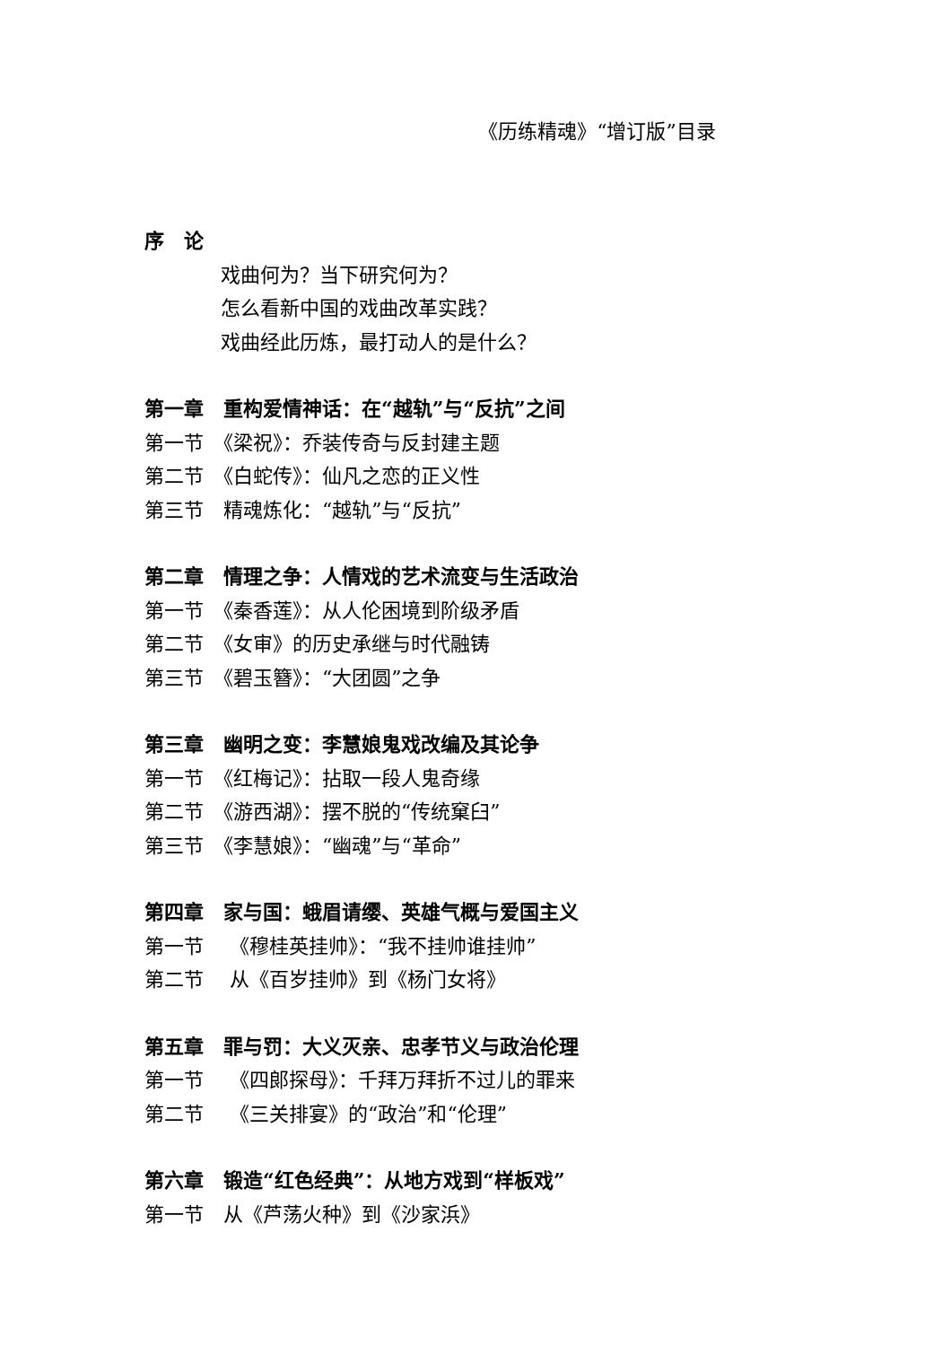《历练精魂》“增订版”目录
序　论
戏曲何为？当下研究何为？
怎么看新中国的戏曲改革实践？
戏曲经此历炼，最打动人的是什么？
第一章　重构爱情神话：在“越轨”与“反抗”之间
第一节　《梁祝》：乔装传奇与反封建主题
第二节　《白蛇传》：仙凡之恋的正义性
第三节　精魂炼化：“越轨”与“反抗”
第二章　情理之争：人情戏的艺术流变与生活政治
第一节　《秦香莲》：从人伦困境到阶级矛盾
第二节　《女审》的历史承继与时代融铸
第三节　《碧玉簪》：“大团圆”之争
第三章　幽明之变：李慧娘鬼戏改编及其论争
第一节　《红梅记》：拈取一段人鬼奇缘
第二节　《游西湖》：摆不脱的“传统窠臼”
第三节　《李慧娘》：“幽魂”与“革命”
第四章　家与国：蛾眉请缨、英雄气概与爱国主义
第一节　 《穆桂英挂帅》：“我不挂帅谁挂帅”
第二节　 从《百岁挂帅》到《杨门女将》
第五章　罪与罚：大义灭亲、忠孝节义与政治伦理
第一节　 《四郎探母》：千拜万拜折不过儿的罪来
第二节　 《三关排宴》的“政治”和“伦理”
第六章　锻造“红色经典”：从地方戏到“样板戏”
第一节　从《芦荡火种》到《沙家浜》